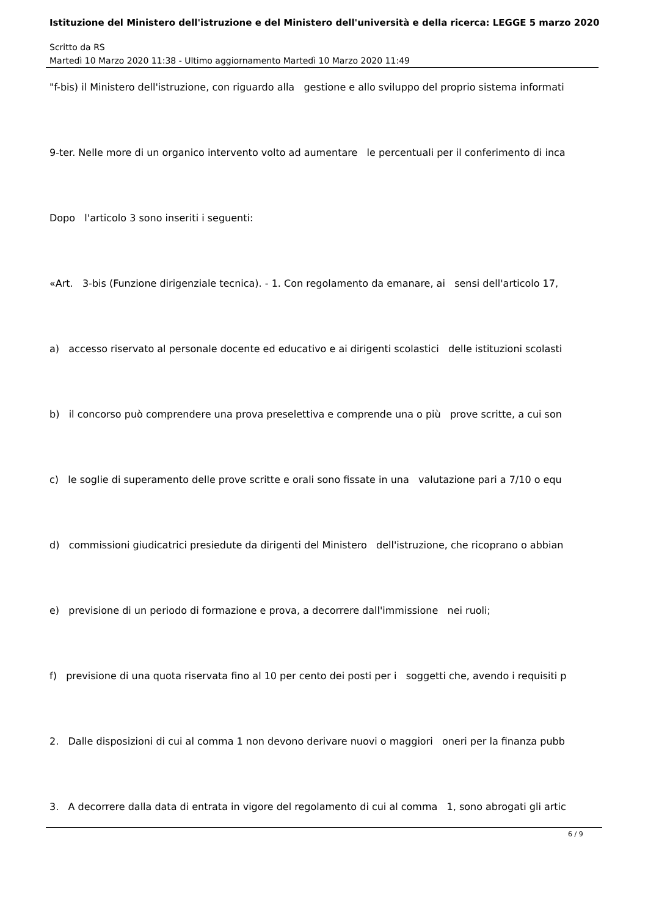Istituzione del Ministero dell'istruzione e del Ministero dell'università e della ricerca: LEGGE 5 marzo 2020
Scritto da RS
Martedì 10 Marzo 2020 11:38 - Ultimo aggiornamento Martedì 10 Marzo 2020 11:49
"f-bis) il Ministero dell'istruzione, con riguardo alla gestione e allo sviluppo del proprio sistema informati
9-ter. Nelle more di un organico intervento volto ad aumentare le percentuali per il conferimento di inca
Dopo l'articolo 3 sono inseriti i seguenti:
«Art. 3-bis (Funzione dirigenziale tecnica). - 1. Con regolamento da emanare, ai sensi dell'articolo 17,
a) accesso riservato al personale docente ed educativo e ai dirigenti scolastici delle istituzioni scolasti
b) il concorso può comprendere una prova preselettiva e comprende una o più prove scritte, a cui son
c) le soglie di superamento delle prove scritte e orali sono fissate in una valutazione pari a 7/10 o equ
d) commissioni giudicatrici presiedute da dirigenti del Ministero dell'istruzione, che ricoprano o abbian
e) previsione di un periodo di formazione e prova, a decorrere dall'immissione nei ruoli;
f) previsione di una quota riservata fino al 10 per cento dei posti per i soggetti che, avendo i requisiti p
2. Dalle disposizioni di cui al comma 1 non devono derivare nuovi o maggiori oneri per la finanza pubb
3. A decorrere dalla data di entrata in vigore del regolamento di cui al comma 1, sono abrogati gli artic
6 / 9